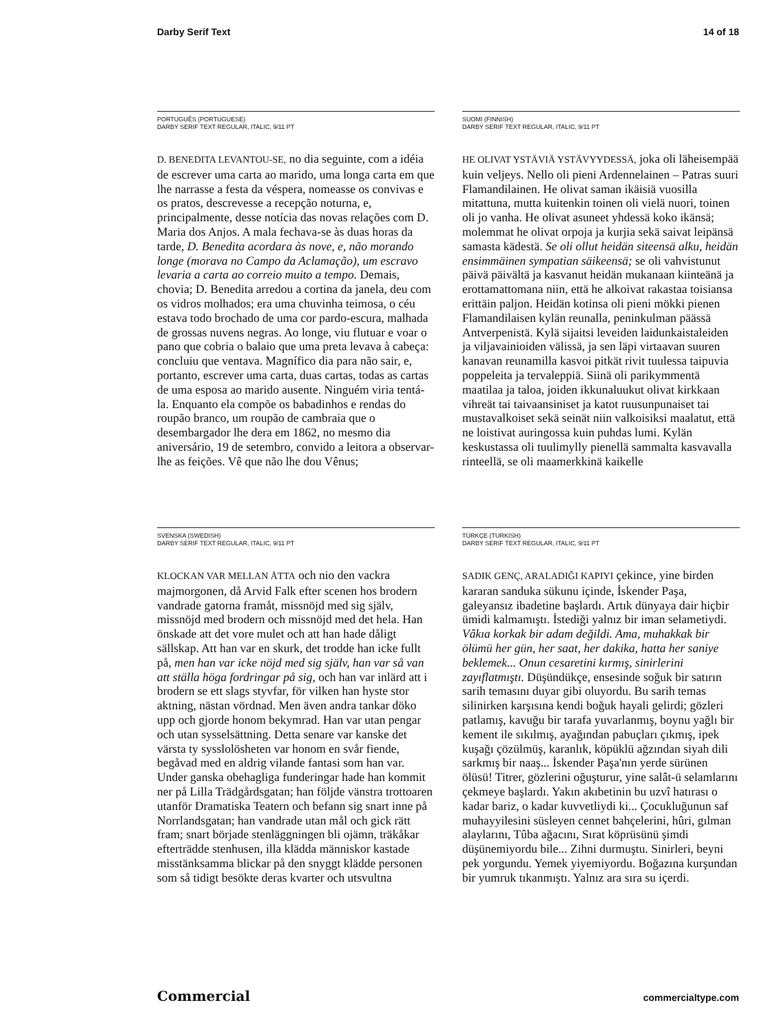Darby Serif Text 14 of 18
PORTUGUÊS (PORTUGUESE)
DARBY SERIF TEXT REGULAR, ITALIC, 9/11 PT
D. BENEDITA LEVANTOU-SE, no dia seguinte, com a idéia de escrever uma carta ao marido, uma longa carta em que lhe narrasse a festa da véspera, nomeasse os convivas e os pratos, descrevesse a recepção noturna, e, principalmente, desse notícia das novas relações com D. Maria dos Anjos. A mala fechava-se às duas horas da tarde, D. Benedita acordara às nove, e, não morando longe (morava no Campo da Aclamação), um escravo levaria a carta ao correio muito a tempo. Demais, chovia; D. Benedita arredou a cortina da janela, deu com os vidros molhados; era uma chuvinha teimosa, o céu estava todo brochado de uma cor pardo-escura, malhada de grossas nuvens negras. Ao longe, viu flutuar e voar o pano que cobria o balaio que uma preta levava à cabeça: concluiu que ventava. Magnífico dia para não sair, e, portanto, escrever uma carta, duas cartas, todas as cartas de uma esposa ao marido ausente. Ninguém viria tentá-la. Enquanto ela compõe os babadinhos e rendas do roupão branco, um roupão de cambraia que o desembargador lhe dera em 1862, no mesmo dia aniversário, 19 de setembro, convido a leitora a observar-lhe as feições. Vê que não lhe dou Vênus;
SUOMI (FINNISH)
DARBY SERIF TEXT REGULAR, ITALIC, 9/11 PT
HE OLIVAT YSTÄVIÄ YSTÄVYYDESSÄ, joka oli läheisempää kuin veljeys. Nello oli pieni Ardennelainen – Patras suuri Flamandilainen. He olivat saman ikäisiä vuosilla mitattuna, mutta kuitenkin toinen oli vielä nuori, toinen oli jo vanha. He olivat asuneet yhdessä koko ikänsä; molemmat he olivat orpoja ja kurjia sekä saivat leipänsä samasta kädestä. Se oli ollut heidän siteensä alku, heidän ensimmäinen sympatian säikeensä; se oli vahvistunut päivä päivältä ja kasvanut heidän mukanaan kiinteänä ja erottamattomana niin, että he alkoivat rakastaa toisiansa erittäin paljon. Heidän kotinsa oli pieni mökki pienen Flamandilaisen kylän reunalla, peninkulman päässä Antverpenistä. Kylä sijaitsi leveiden laidunkaistaleiden ja viljavainioiden välissä, ja sen läpi virtaavan suuren kanavan reunamilla kasvoi pitkät rivit tuulessa taipuvia poppeleita ja tervaleppiä. Siinä oli parikymmentä maatilaa ja taloa, joiden ikkunaluukut olivat kirkkaan vihreät tai taivaansiniset ja katot ruusunpunaiset tai mustavalkoiset sekä seinät niin valkoisiksi maalatut, että ne loistivat auringossa kuin puhdas lumi. Kylän keskustassa oli tuulimylly pienellä sammalta kasvavalla rinteellä, se oli maamerkkinä kaikelle
SVENSKA (SWEDISH)
DARBY SERIF TEXT REGULAR, ITALIC, 9/11 PT
KLOCKAN VAR MELLAN ÅTTA och nio den vackra majmorgonen, då Arvid Falk efter scenen hos brodern vandrade gatorna framåt, missnöjd med sig själv, missnöjd med brodern och missnöjd med det hela. Han önskade att det vore mulet och att han hade dåligt sällskap. Att han var en skurk, det trodde han icke fullt på, men han var icke nöjd med sig själv, han var så van att ställa höga fordringar på sig, och han var inlärd att i brodern se ett slags styvfar, för vilken han hyste stor aktning, nästan vördnad. Men även andra tankar döko upp och gjorde honom bekymrad. Han var utan pengar och utan sysselsättning. Detta senare var kanske det värsta ty sysslolösheten var honom en svår fiende, begåvad med en aldrig vilande fantasi som han var. Under ganska obehagliga funderingar hade han kommit ner på Lilla Trädgårdsgatan; han följde vänstra trottoaren utanför Dramatiska Teatern och befann sig snart inne på Norrlandsgatan; han vandrade utan mål och gick rätt fram; snart började stenläggningen bli ojämn, träkåkar efterträdde stenhusen, illa klädda människor kastade misstänksamma blickar på den snyggt klädde personen som så tidigt besökte deras kvarter och utsvultna
TÜRKÇE (TURKISH)
DARBY SERIF TEXT REGULAR, ITALIC, 9/11 PT
SADIK GENÇ, ARALADIĞI KAPIYI çekince, yine birden kararan sanduka sükunu içinde, İskender Paşa, galeyansız ibadetine başlardı. Artık dünyaya dair hiçbir ümidi kalmamıştı. İstediği yalnız bir iman selametiydi. Vâkıa korkak bir adam değildi. Ama, muhakkak bir ölümü her gün, her saat, her dakika, hatta her saniye beklemek... Onun cesaretini kırmış, sinirlerini zayıflatmıştı. Düşündükçe, ensesinde soğuk bir satırın sarih temasını duyar gibi oluyordu. Bu sarih temas silinirken karşısına kendi boğuk hayali gelirdi; gözleri patlamış, kavuğu bir tarafa yuvarlanmış, boynu yağlı bir kement ile sıkılmış, ayağından pabuçları çıkmış, ipek kuşağı çözülmüş, karanlık, köpüklü ağzından siyah dili sarkmış bir naaş... İskender Paşa'nın yerde sürünen ölüsü! Titrer, gözlerini oğuşturur, yine salât-ü selamlarını çekmeye başlardı. Yakın akıbetinin bu uzvî hatırası o kadar bariz, o kadar kuvvetliydi ki... Çocukluğunun saf muhayyilesini süsleyen cennet bahçelerini, hûri, gılman alaylarını, Tûba ağacını, Sırat köprüsünü şimdi düşünemiyordu bile... Zihni durmuştu. Sinirleri, beyni pek yorgundu. Yemek yiyemiyordu. Boğazına kurşundan bir yumruk tıkanmıştı. Yalnız ara sıra su içerdi.
Commercial commercialtype.com